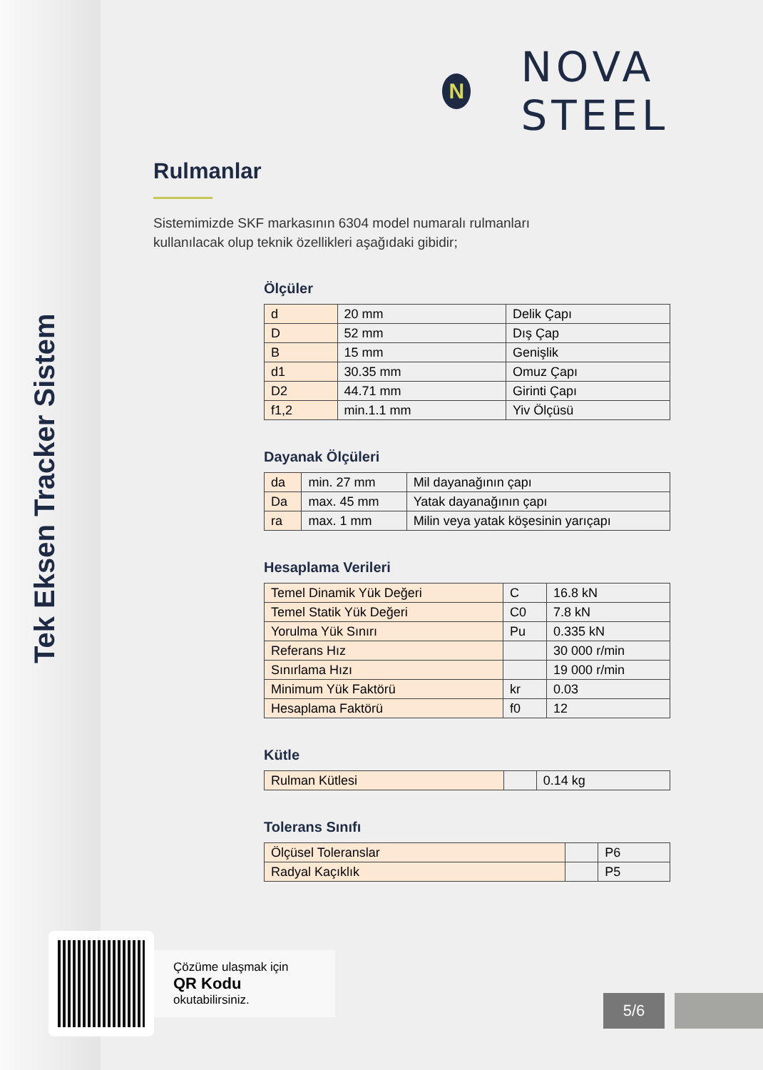Tek Eksen Tracker Sistem
N
NOVA STEEL
Rulmanlar
Sistemimizde SKF markasının 6304 model numaralı rulmanları kullanılacak olup teknik özellikleri aşağıdaki gibidir;
Ölçüler
| d | 20 mm | Delik Çapı |
| D | 52 mm | Dış Çap |
| B | 15 mm | Genişlik |
| d1 | 30.35 mm | Omuz Çapı |
| D2 | 44.71 mm | Girinti Çapı |
| f1,2 | min.1.1 mm | Yiv Ölçüsü |
Dayanak Ölçüleri
| da | min. 27 mm | Mil dayanağının çapı |
| Da | max. 45 mm | Yatak dayanağının çapı |
| ra | max. 1 mm | Milin veya yatak köşesinin yarıçapı |
Hesaplama Verileri
| Temel Dinamik Yük Değeri | C | 16.8 kN |
| Temel Statik Yük Değeri | C0 | 7.8 kN |
| Yorulma Yük Sınırı | Pu | 0.335 kN |
| Referans Hız | | 30 000 r/min |
| Sınırlama Hızı | | 19 000 r/min |
| Minimum Yük Faktörü | kr | 0.03 |
| Hesaplama Faktörü | f0 | 12 |
Kütle
| Rulman Kütlesi | | 0.14 kg |
Tolerans Sınıfı
| Ölçüsel Toleranslar | | P6 |
| Radyal Kaçıklık | | P5 |
Çözüme ulaşmak için
QR Kodu
okutabilirsiniz.
5/6